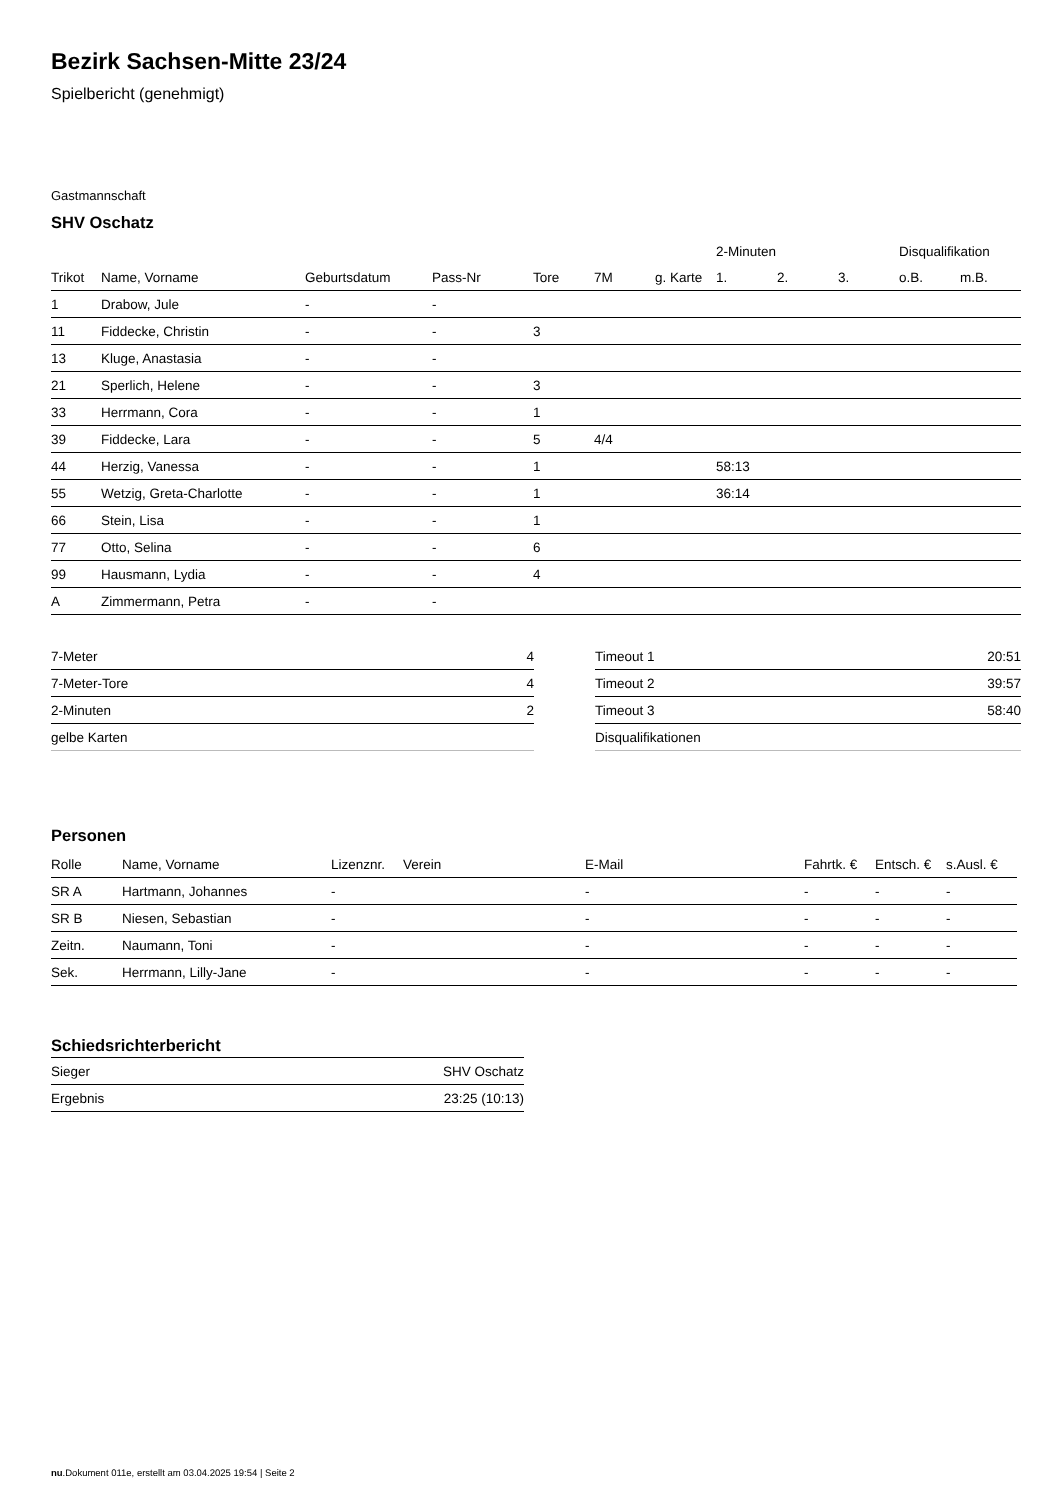Bezirk Sachsen-Mitte 23/24
Spielbericht (genehmigt)
Gastmannschaft
SHV Oschatz
| | | | | | | | 2-Minuten | | | Disqualifikation | |
| Trikot | Name, Vorname | Geburtsdatum | Pass-Nr | Tore | 7M | g. Karte | 1. | 2. | 3. | o.B. | m.B. |
| 1 | Drabow, Jule | - | - | | | | | | | | |
| 11 | Fiddecke, Christin | - | - | 3 | | | | | | | |
| 13 | Kluge, Anastasia | - | - | | | | | | | | |
| 21 | Sperlich, Helene | - | - | 3 | | | | | | | |
| 33 | Herrmann, Cora | - | - | 1 | | | | | | | |
| 39 | Fiddecke, Lara | - | - | 5 | 4/4 | | | | | | |
| 44 | Herzig, Vanessa | - | - | 1 | | | 58:13 | | | | |
| 55 | Wetzig, Greta-Charlotte | - | - | 1 | | | 36:14 | | | | |
| 66 | Stein, Lisa | - | - | 1 | | | | | | | |
| 77 | Otto, Selina | - | - | 6 | | | | | | | |
| 99 | Hausmann, Lydia | - | - | 4 | | | | | | | |
| A | Zimmermann, Petra | - | - | | | | | | | | |
| 7-Meter | 4 |
| 7-Meter-Tore | 4 |
| 2-Minuten | 2 |
| gelbe Karten | |
| Timeout 1 | 20:51 |
| Timeout 2 | 39:57 |
| Timeout 3 | 58:40 |
| Disqualifikationen | |
Personen
| Rolle | Name, Vorname | Lizenznr. | Verein | E-Mail | Fahrtk. € | Entsch. € | s.Ausl. € |
| --- | --- | --- | --- | --- | --- | --- | --- |
| SR A | Hartmann, Johannes | - | | - | - | - | - |
| SR B | Niesen, Sebastian | - | | - | - | - | - |
| Zeitn. | Naumann, Toni | - | | - | - | - | - |
| Sek. | Herrmann, Lilly-Jane | - | | - | - | - | - |
Schiedsrichterbericht
| Sieger | SHV Oschatz |
| Ergebnis | 23:25 (10:13) |
nu.Dokument 011e, erstellt am 03.04.2025 19:54 | Seite 2